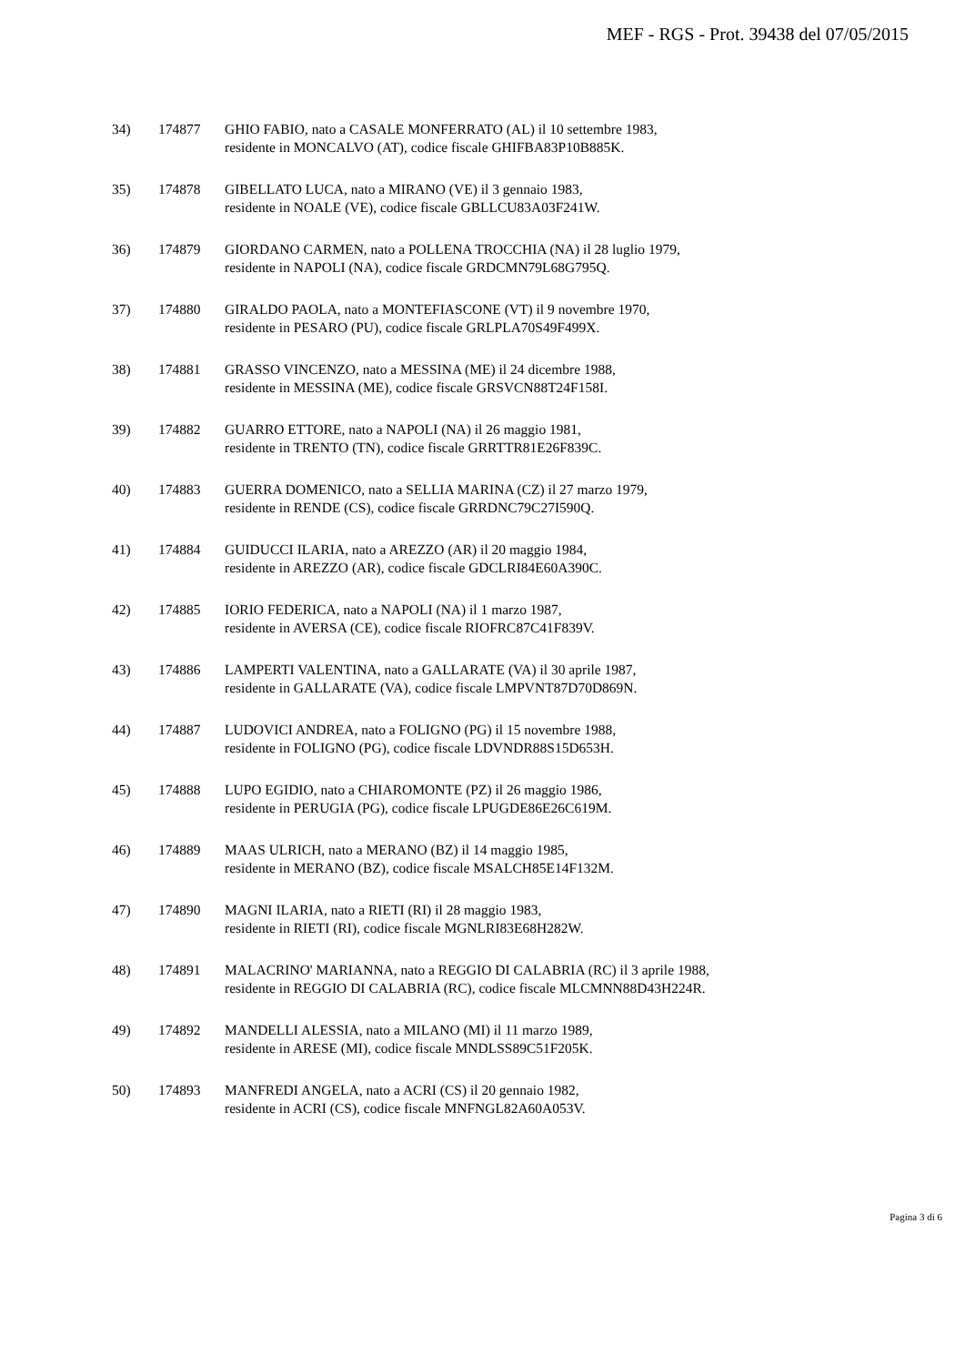MEF - RGS - Prot. 39438 del 07/05/2015
34) 174877 GHIO FABIO, nato a CASALE MONFERRATO (AL) il 10 settembre 1983,
residente in MONCALVO (AT), codice fiscale GHIFBA83P10B885K.
35) 174878 GIBELLATO LUCA, nato a MIRANO (VE) il 3 gennaio 1983,
residente in NOALE (VE), codice fiscale GBLLCU83A03F241W.
36) 174879 GIORDANO CARMEN, nato a POLLENA TROCCHIA (NA) il 28 luglio 1979,
residente in NAPOLI (NA), codice fiscale GRDCMN79L68G795Q.
37) 174880 GIRALDO PAOLA, nato a MONTEFIASCONE (VT) il 9 novembre 1970,
residente in PESARO (PU), codice fiscale GRLPLA70S49F499X.
38) 174881 GRASSO VINCENZO, nato a MESSINA (ME) il 24 dicembre 1988,
residente in MESSINA (ME), codice fiscale GRSVCN88T24F158I.
39) 174882 GUARRO ETTORE, nato a NAPOLI (NA) il 26 maggio 1981,
residente in TRENTO (TN), codice fiscale GRRTTR81E26F839C.
40) 174883 GUERRA DOMENICO, nato a SELLIA MARINA (CZ) il 27 marzo 1979,
residente in RENDE (CS), codice fiscale GRRDNC79C27I590Q.
41) 174884 GUIDUCCI ILARIA, nato a AREZZO (AR) il 20 maggio 1984,
residente in AREZZO (AR), codice fiscale GDCLRI84E60A390C.
42) 174885 IORIO FEDERICA, nato a NAPOLI (NA) il 1 marzo 1987,
residente in AVERSA (CE), codice fiscale RIOFRC87C41F839V.
43) 174886 LAMPERTI VALENTINA, nato a GALLARATE (VA) il 30 aprile 1987,
residente in GALLARATE (VA), codice fiscale LMPVNT87D70D869N.
44) 174887 LUDOVICI ANDREA, nato a FOLIGNO (PG) il 15 novembre 1988,
residente in FOLIGNO (PG), codice fiscale LDVNDR88S15D653H.
45) 174888 LUPO EGIDIO, nato a CHIAROMONTE (PZ) il 26 maggio 1986,
residente in PERUGIA (PG), codice fiscale LPUGDE86E26C619M.
46) 174889 MAAS ULRICH, nato a MERANO (BZ) il 14 maggio 1985,
residente in MERANO (BZ), codice fiscale MSALCH85E14F132M.
47) 174890 MAGNI ILARIA, nato a RIETI (RI) il 28 maggio 1983,
residente in RIETI (RI), codice fiscale MGNLRI83E68H282W.
48) 174891 MALACRINO' MARIANNA, nato a REGGIO DI CALABRIA (RC) il 3 aprile 1988,
residente in REGGIO DI CALABRIA (RC), codice fiscale MLCMNN88D43H224R.
49) 174892 MANDELLI ALESSIA, nato a MILANO (MI) il 11 marzo 1989,
residente in ARESE (MI), codice fiscale MNDLSS89C51F205K.
50) 174893 MANFREDI ANGELA, nato a ACRI (CS) il 20 gennaio 1982,
residente in ACRI (CS), codice fiscale MNFNGL82A60A053V.
Pagina 3 di 6